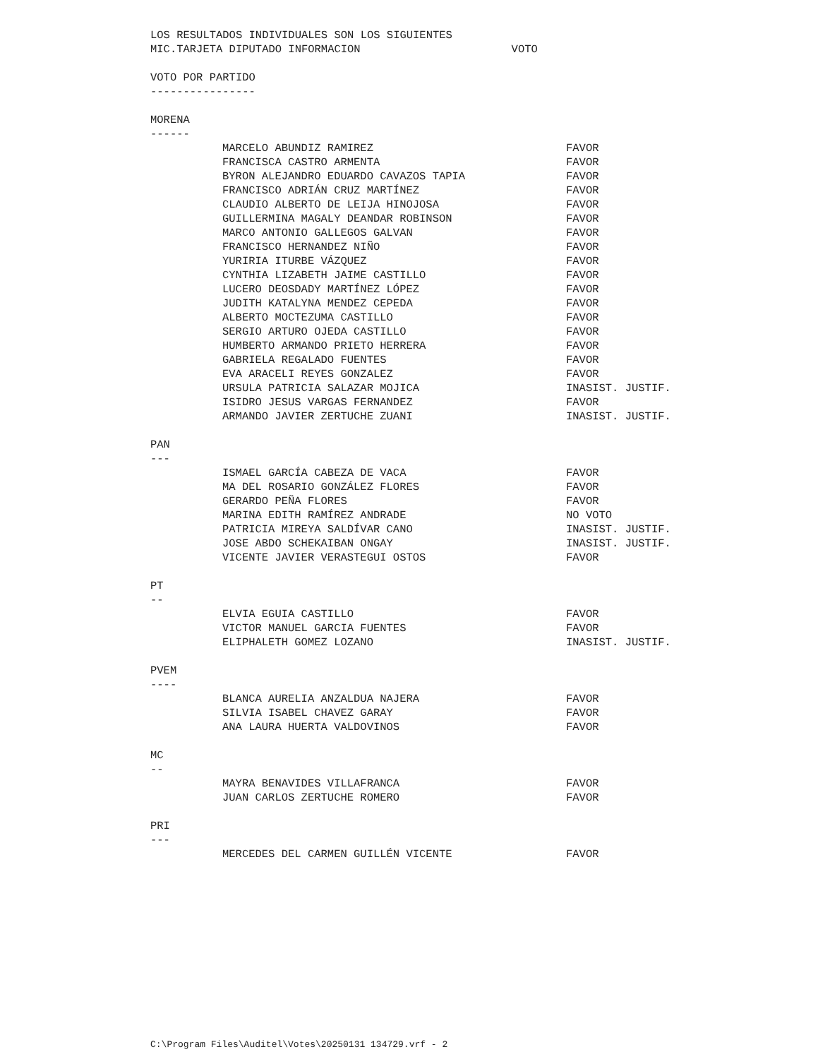LOS RESULTADOS INDIVIDUALES SON LOS SIGUIENTES
MIC.TARJETA DIPUTADO INFORMACION VOTO
VOTO POR PARTIDO
----------------
MORENA
------
| MARCELO ABUNDIZ RAMIREZ | FAVOR |
| FRANCISCA CASTRO ARMENTA | FAVOR |
| BYRON ALEJANDRO EDUARDO CAVAZOS TAPIA | FAVOR |
| FRANCISCO ADRIÁN CRUZ MARTÍNEZ | FAVOR |
| CLAUDIO ALBERTO DE LEIJA HINOJOSA | FAVOR |
| GUILLERMINA MAGALY DEANDAR ROBINSON | FAVOR |
| MARCO ANTONIO GALLEGOS GALVAN | FAVOR |
| FRANCISCO HERNANDEZ NIÑO | FAVOR |
| YURIRIA ITURBE VÁZQUEZ | FAVOR |
| CYNTHIA LIZABETH JAIME CASTILLO | FAVOR |
| LUCERO DEOSDADY MARTÍNEZ LÓPEZ | FAVOR |
| JUDITH KATALYNA MENDEZ CEPEDA | FAVOR |
| ALBERTO MOCTEZUMA CASTILLO | FAVOR |
| SERGIO ARTURO OJEDA CASTILLO | FAVOR |
| HUMBERTO ARMANDO PRIETO HERRERA | FAVOR |
| GABRIELA REGALADO FUENTES | FAVOR |
| EVA ARACELI REYES GONZALEZ | FAVOR |
| URSULA PATRICIA SALAZAR MOJICA | INASIST. JUSTIF. |
| ISIDRO JESUS VARGAS FERNANDEZ | FAVOR |
| ARMANDO JAVIER ZERTUCHE ZUANI | INASIST. JUSTIF. |
PAN
---
| ISMAEL GARCÍA CABEZA DE VACA | FAVOR |
| MA DEL ROSARIO GONZÁLEZ FLORES | FAVOR |
| GERARDO PEÑA FLORES | FAVOR |
| MARINA EDITH RAMÍREZ ANDRADE | NO VOTO |
| PATRICIA MIREYA SALDÍVAR CANO | INASIST. JUSTIF. |
| JOSE ABDO SCHEKAIBAN ONGAY | INASIST. JUSTIF. |
| VICENTE JAVIER VERASTEGUI OSTOS | FAVOR |
PT
--
| ELVIA EGUIA CASTILLO | FAVOR |
| VICTOR MANUEL GARCIA FUENTES | FAVOR |
| ELIPHALETH GOMEZ LOZANO | INASIST. JUSTIF. |
PVEM
----
| BLANCA AURELIA ANZALDUA NAJERA | FAVOR |
| SILVIA ISABEL CHAVEZ GARAY | FAVOR |
| ANA LAURA HUERTA VALDOVINOS | FAVOR |
MC
--
| MAYRA BENAVIDES VILLAFRANCA | FAVOR |
| JUAN CARLOS ZERTUCHE ROMERO | FAVOR |
PRI
---
| MERCEDES DEL CARMEN GUILLÉN VICENTE | FAVOR |
C:\Program Files\Auditel\Votes\20250131 134729.vrf - 2